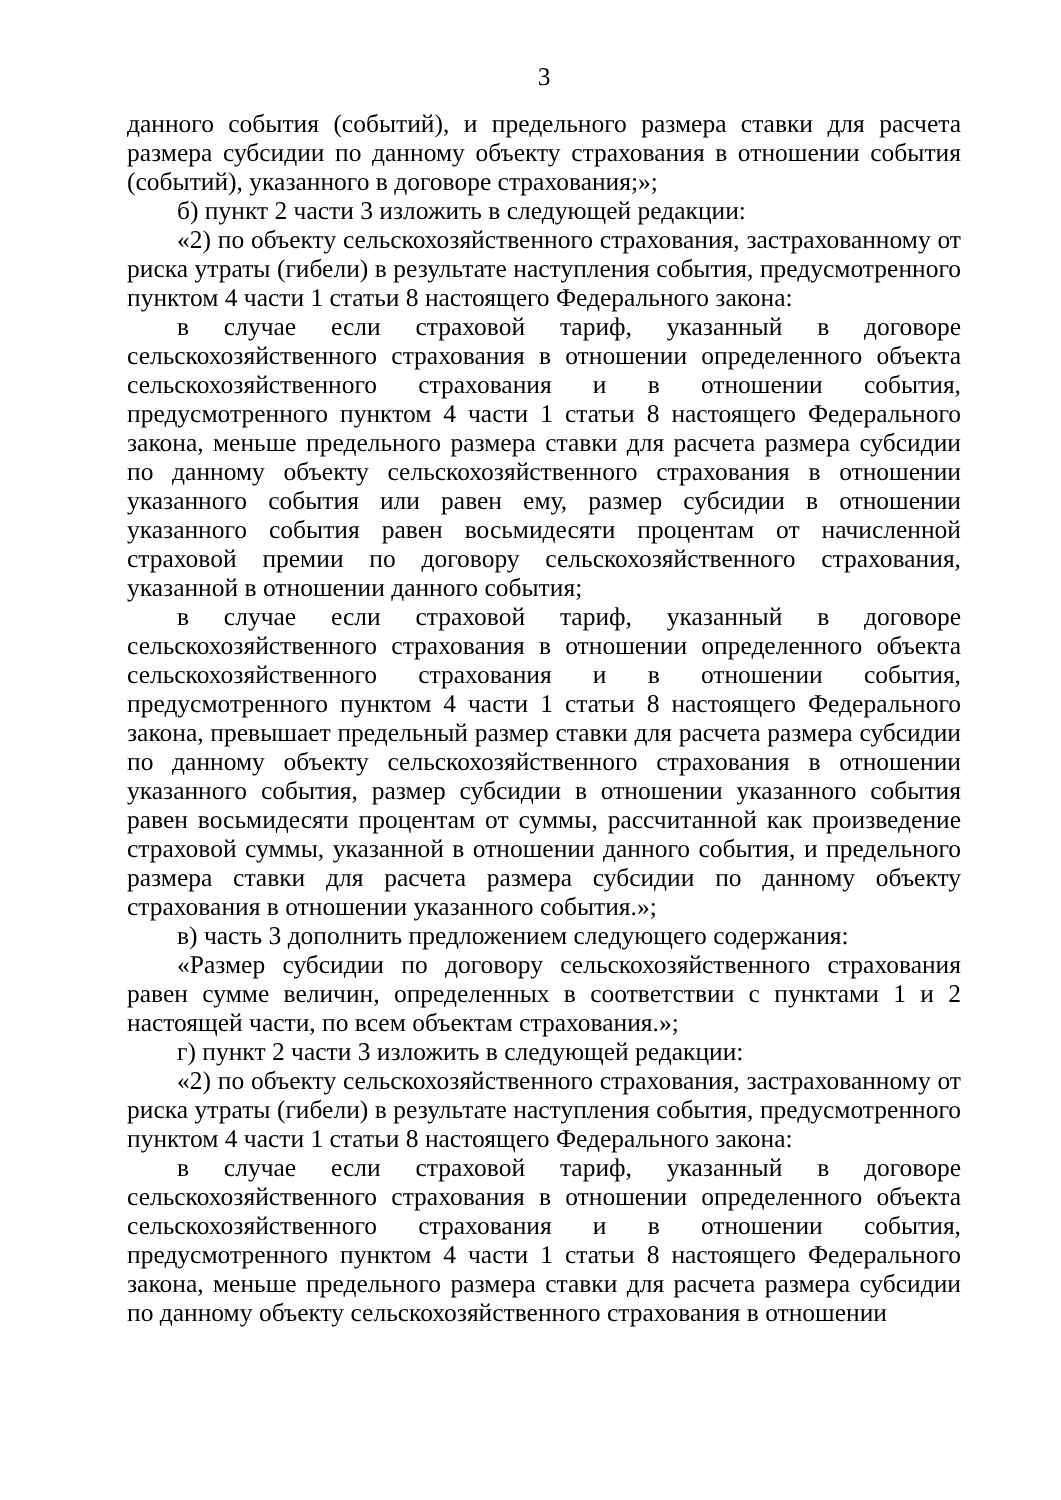3
данного события (событий), и предельного размера ставки для расчета размера субсидии по данному объекту страхования в отношении события (событий), указанного в договоре страхования;»;
б) пункт 2 части 3 изложить в следующей редакции:
«2) по объекту сельскохозяйственного страхования, застрахованному от риска утраты (гибели) в результате наступления события, предусмотренного пунктом 4 части 1 статьи 8 настоящего Федерального закона:
в случае если страховой тариф, указанный в договоре сельскохозяйственного страхования в отношении определенного объекта сельскохозяйственного страхования и в отношении события, предусмотренного пунктом 4 части 1 статьи 8 настоящего Федерального закона, меньше предельного размера ставки для расчета размера субсидии по данному объекту сельскохозяйственного страхования в отношении указанного события или равен ему, размер субсидии в отношении указанного события равен восьмидесяти процентам от начисленной страховой премии по договору сельскохозяйственного страхования, указанной в отношении данного события;
в случае если страховой тариф, указанный в договоре сельскохозяйственного страхования в отношении определенного объекта сельскохозяйственного страхования и в отношении события, предусмотренного пунктом 4 части 1 статьи 8 настоящего Федерального закона, превышает предельный размер ставки для расчета размера субсидии по данному объекту сельскохозяйственного страхования в отношении указанного события, размер субсидии в отношении указанного события равен восьмидесяти процентам от суммы, рассчитанной как произведение страховой суммы, указанной в отношении данного события, и предельного размера ставки для расчета размера субсидии по данному объекту страхования в отношении указанного события.»;
в) часть 3 дополнить предложением следующего содержания:
«Размер субсидии по договору сельскохозяйственного страхования равен сумме величин, определенных в соответствии с пунктами 1 и 2 настоящей части, по всем объектам страхования.»;
г) пункт 2 части 3 изложить в следующей редакции:
«2) по объекту сельскохозяйственного страхования, застрахованному от риска утраты (гибели) в результате наступления события, предусмотренного пунктом 4 части 1 статьи 8 настоящего Федерального закона:
в случае если страховой тариф, указанный в договоре сельскохозяйственного страхования в отношении определенного объекта сельскохозяйственного страхования и в отношении события, предусмотренного пунктом 4 части 1 статьи 8 настоящего Федерального закона, меньше предельного размера ставки для расчета размера субсидии по данному объекту сельскохозяйственного страхования в отношении